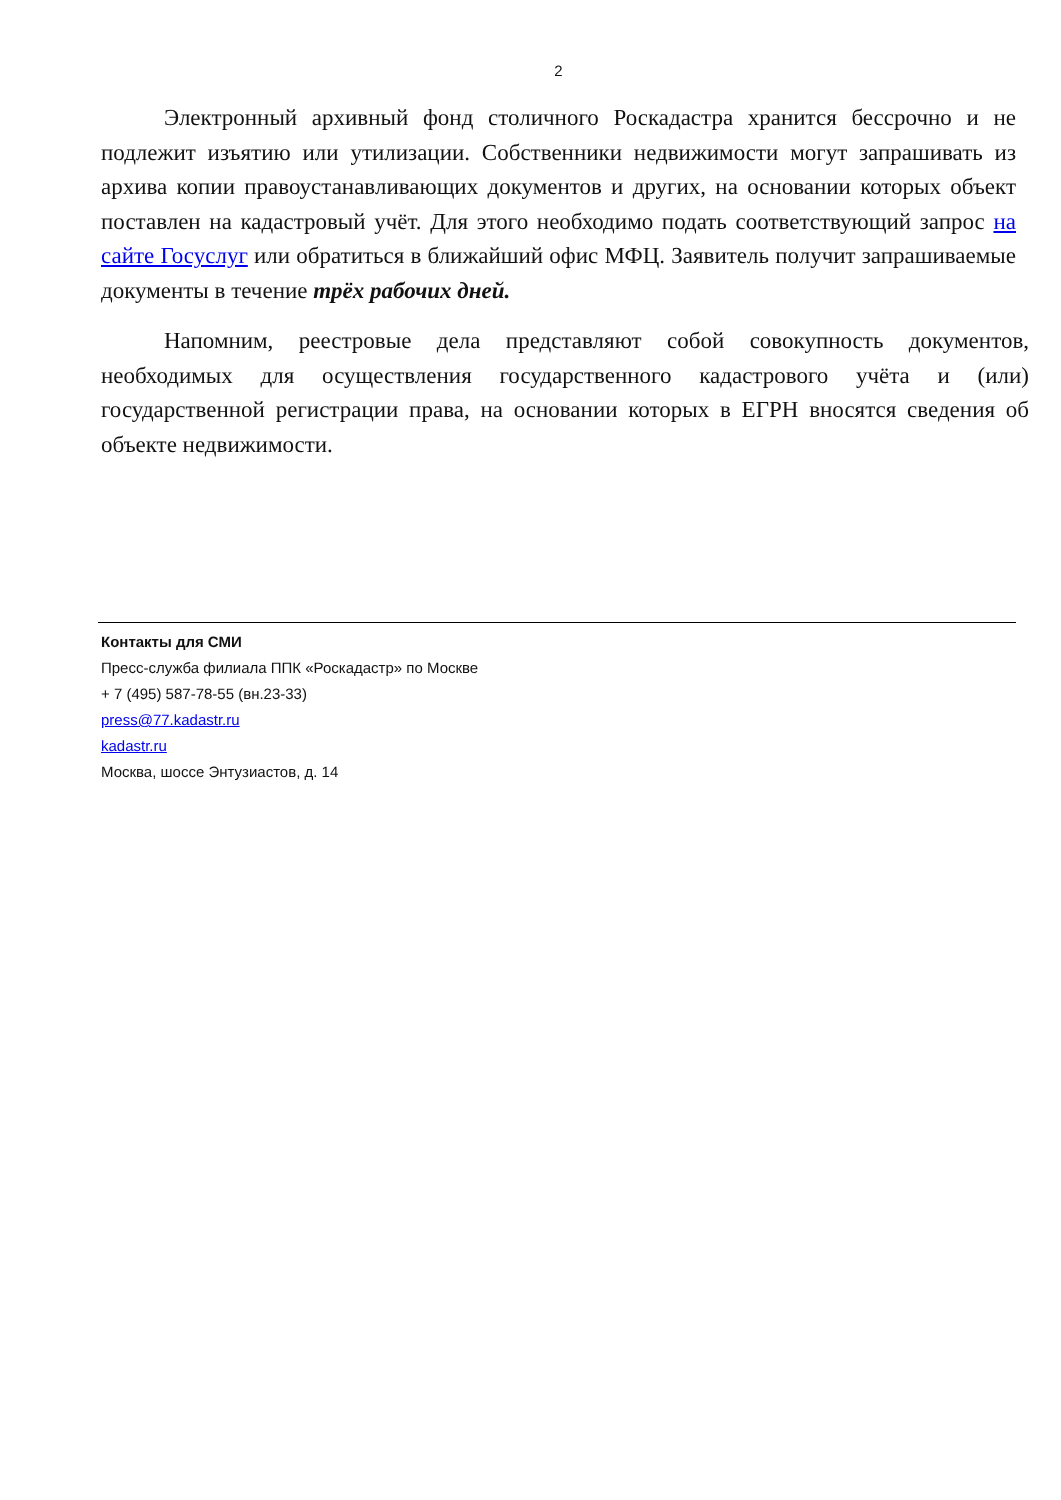2
Электронный архивный фонд столичного Роскадастра хранится бессрочно и не подлежит изъятию или утилизации. Собственники недвижимости могут запрашивать из архива копии правоустанавливающих документов и других, на основании которых объект поставлен на кадастровый учёт. Для этого необходимо подать соответствующий запрос на сайте Госуслуг или обратиться в ближайший офис МФЦ. Заявитель получит запрашиваемые документы в течение трёх рабочих дней.
Напомним, реестровые дела представляют собой совокупность документов, необходимых для осуществления государственного кадастрового учёта и (или) государственной регистрации права, на основании которых в ЕГРН вносятся сведения об объекте недвижимости.
Контакты для СМИ
Пресс-служба филиала ППК «Роскадастр» по Москве
+ 7 (495) 587-78-55 (вн.23-33)
press@77.kadastr.ru
kadastr.ru
Москва, шоссе Энтузиастов, д. 14